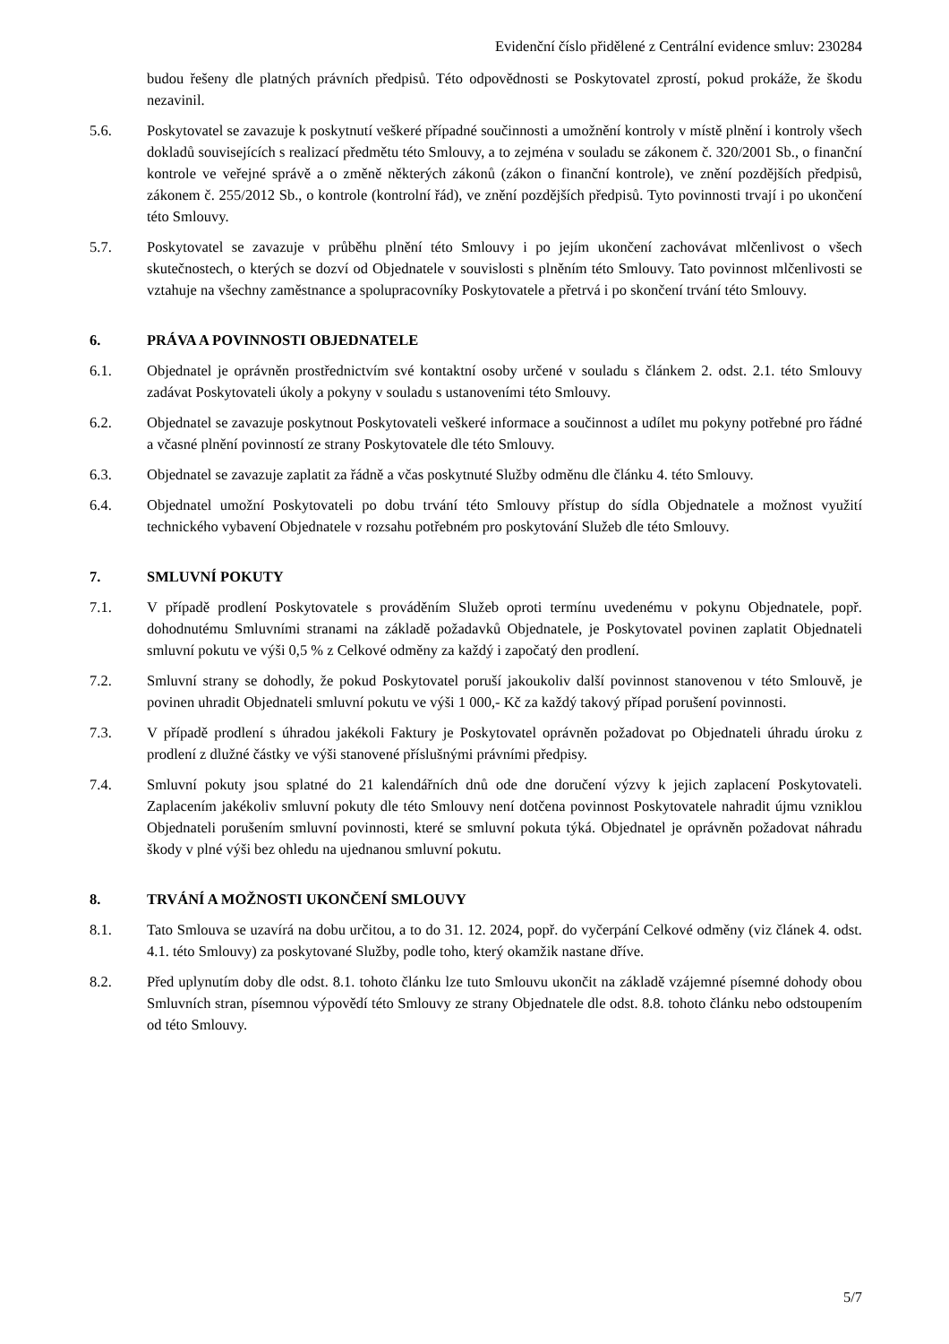Evidenční číslo přidělené z Centrální evidence smluv: 230284
budou řešeny dle platných právních předpisů. Této odpovědnosti se Poskytovatel zprostí, pokud prokáže, že škodu nezavinil.
5.6. Poskytovatel se zavazuje k poskytnutí veškeré případné součinnosti a umožnění kontroly v místě plnění i kontroly všech dokladů souvisejících s realizací předmětu této Smlouvy, a to zejména v souladu se zákonem č. 320/2001 Sb., o finanční kontrole ve veřejné správě a o změně některých zákonů (zákon o finanční kontrole), ve znění pozdějších předpisů, zákonem č. 255/2012 Sb., o kontrole (kontrolní řád), ve znění pozdějších předpisů. Tyto povinnosti trvají i po ukončení této Smlouvy.
5.7. Poskytovatel se zavazuje v průběhu plnění této Smlouvy i po jejím ukončení zachovávat mlčenlivost o všech skutečnostech, o kterých se dozví od Objednatele v souvislosti s plněním této Smlouvy. Tato povinnost mlčenlivosti se vztahuje na všechny zaměstnance a spolupracovníky Poskytovatele a přetrvá i po skončení trvání této Smlouvy.
6. PRÁVA A POVINNOSTI OBJEDNATELE
6.1. Objednatel je oprávněn prostřednictvím své kontaktní osoby určené v souladu s článkem 2. odst. 2.1. této Smlouvy zadávat Poskytovateli úkoly a pokyny v souladu s ustanoveními této Smlouvy.
6.2. Objednatel se zavazuje poskytnout Poskytovateli veškeré informace a součinnost a udílet mu pokyny potřebné pro řádné a včasné plnění povinností ze strany Poskytovatele dle této Smlouvy.
6.3. Objednatel se zavazuje zaplatit za řádně a včas poskytnuté Služby odměnu dle článku 4. této Smlouvy.
6.4. Objednatel umožní Poskytovateli po dobu trvání této Smlouvy přístup do sídla Objednatele a možnost využití technického vybavení Objednatele v rozsahu potřebném pro poskytování Služeb dle této Smlouvy.
7. SMLUVNÍ POKUTY
7.1. V případě prodlení Poskytovatele s prováděním Služeb oproti termínu uvedenému v pokynu Objednatele, popř. dohodnutému Smluvními stranami na základě požadavků Objednatele, je Poskytovatel povinen zaplatit Objednateli smluvní pokutu ve výši 0,5 % z Celkové odměny za každý i započatý den prodlení.
7.2. Smluvní strany se dohodly, že pokud Poskytovatel poruší jakoukoliv další povinnost stanovenou v této Smlouvě, je povinen uhradit Objednateli smluvní pokutu ve výši 1 000,- Kč za každý takový případ porušení povinnosti.
7.3. V případě prodlení s úhradou jakékoli Faktury je Poskytovatel oprávněn požadovat po Objednateli úhradu úroku z prodlení z dlužné částky ve výši stanovené příslušnými právními předpisy.
7.4. Smluvní pokuty jsou splatné do 21 kalendářních dnů ode dne doručení výzvy k jejich zaplacení Poskytovateli. Zaplacením jakékoliv smluvní pokuty dle této Smlouvy není dotčena povinnost Poskytovatele nahradit újmu vzniklou Objednateli porušením smluvní povinnosti, které se smluvní pokuta týká. Objednatel je oprávněn požadovat náhradu škody v plné výši bez ohledu na ujednanou smluvní pokutu.
8. TRVÁNÍ A MOŽNOSTI UKONČENÍ SMLOUVY
8.1. Tato Smlouva se uzavírá na dobu určitou, a to do 31. 12. 2024, popř. do vyčerpání Celkové odměny (viz článek 4. odst. 4.1. této Smlouvy) za poskytované Služby, podle toho, který okamžik nastane dříve.
8.2. Před uplynutím doby dle odst. 8.1. tohoto článku lze tuto Smlouvu ukončit na základě vzájemné písemné dohody obou Smluvních stran, písemnou výpovědí této Smlouvy ze strany Objednatele dle odst. 8.8. tohoto článku nebo odstoupením od této Smlouvy.
5/7